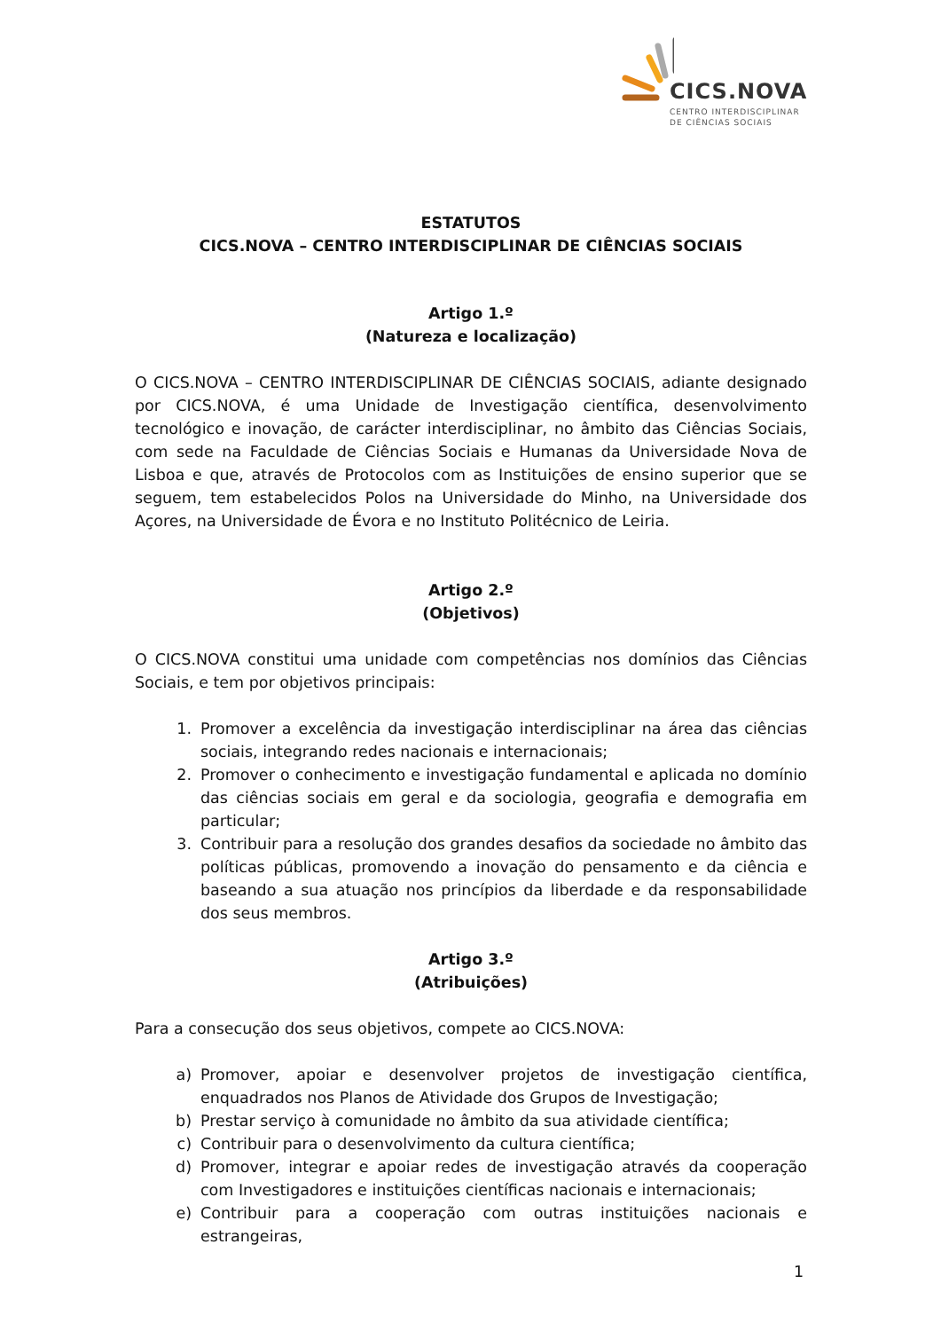CICS.NOVA
CENTRO INTERDISCIPLINAR
DE CIÊNCIAS SOCIAIS
ESTATUTOS
CICS.NOVA – CENTRO INTERDISCIPLINAR DE CIÊNCIAS SOCIAIS
Artigo 1.º
(Natureza e localização)
O CICS.NOVA – CENTRO INTERDISCIPLINAR DE CIÊNCIAS SOCIAIS, adiante designado por CICS.NOVA, é uma Unidade de Investigação científica, desenvolvimento tecnológico e inovação, de carácter interdisciplinar, no âmbito das Ciências Sociais, com sede na Faculdade de Ciências Sociais e Humanas da Universidade Nova de Lisboa e que, através de Protocolos com as Instituições de ensino superior que se seguem, tem estabelecidos Polos na Universidade do Minho, na Universidade dos Açores, na Universidade de Évora e no Instituto Politécnico de Leiria.
Artigo 2.º
(Objetivos)
O CICS.NOVA constitui uma unidade com competências nos domínios das Ciências Sociais, e tem por objetivos principais:
1. Promover a excelência da investigação interdisciplinar na área das ciências sociais, integrando redes nacionais e internacionais;
2. Promover o conhecimento e investigação fundamental e aplicada no domínio das ciências sociais em geral e da sociologia, geografia e demografia em particular;
3. Contribuir para a resolução dos grandes desafios da sociedade no âmbito das políticas públicas, promovendo a inovação do pensamento e da ciência e baseando a sua atuação nos princípios da liberdade e da responsabilidade dos seus membros.
Artigo 3.º
(Atribuições)
Para a consecução dos seus objetivos, compete ao CICS.NOVA:
a) Promover, apoiar e desenvolver projetos de investigação científica, enquadrados nos Planos de Atividade dos Grupos de Investigação;
b) Prestar serviço à comunidade no âmbito da sua atividade científica;
c) Contribuir para o desenvolvimento da cultura científica;
d) Promover, integrar e apoiar redes de investigação através da cooperação com Investigadores e instituições científicas nacionais e internacionais;
e) Contribuir para a cooperação com outras instituições nacionais e estrangeiras,
1